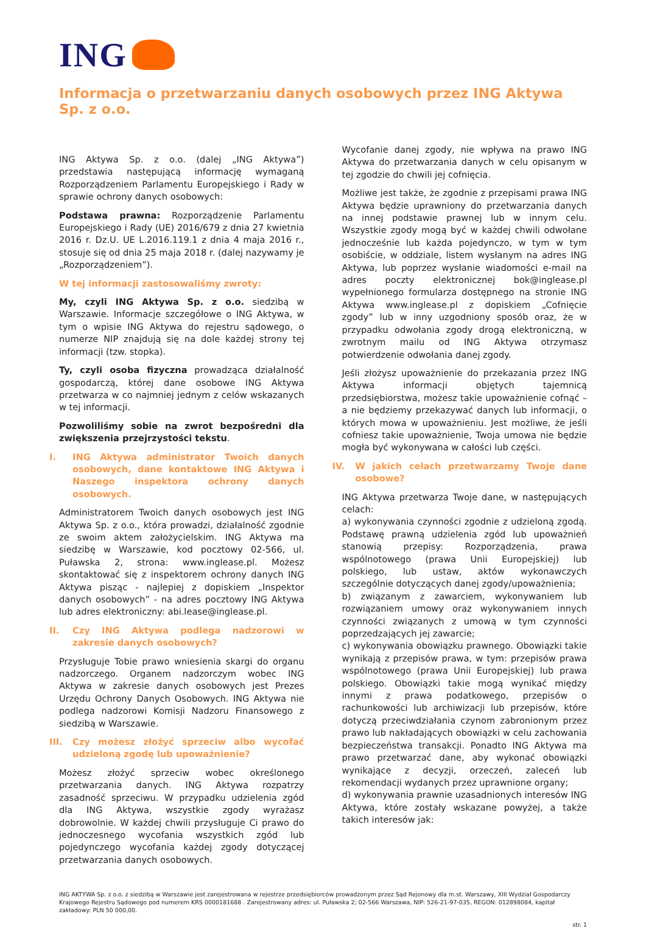ING
Informacja o przetwarzaniu danych osobowych przez ING Aktywa Sp. z o.o.
ING Aktywa Sp. z o.o. (dalej „ING Aktywa”) przedstawia następującą informację wymaganą Rozporządzeniem Parlamentu Europejskiego i Rady w sprawie ochrony danych osobowych:
Podstawa prawna: Rozporządzenie Parlamentu Europejskiego i Rady (UE) 2016/679 z dnia 27 kwietnia 2016 r. Dz.U. UE L.2016.119.1 z dnia 4 maja 2016 r., stosuje się od dnia 25 maja 2018 r. (dalej nazywamy je „Rozporządzeniem”).
W tej informacji zastosowaliśmy zwroty:
My, czyli ING Aktywa Sp. z o.o. siedzibą w Warszawie. Informacje szczegółowe o ING Aktywa, w tym o wpisie ING Aktywa do rejestru sądowego, o numerze NIP znajdują się na dole każdej strony tej informacji (tzw. stopka).
Ty, czyli osoba fizyczna prowadząca działalność gospodarczą, której dane osobowe ING Aktywa przetwarza w co najmniej jednym z celów wskazanych w tej informacji.
Pozwoliliśmy sobie na zwrot bezpośredni dla zwiększenia przejrzystości tekstu.
I. ING Aktywa administrator Twoich danych osobowych, dane kontaktowe ING Aktywa i Naszego inspektora ochrony danych osobowych.
Administratorem Twoich danych osobowych jest ING Aktywa Sp. z o.o., która prowadzi, działalność zgodnie ze swoim aktem założycielskim. ING Aktywa ma siedzibę w Warszawie, kod pocztowy 02-566, ul. Puławska 2, strona: www.inglease.pl. Możesz skontaktować się z inspektorem ochrony danych ING Aktywa pisząc - najlepiej z dopiskiem „Inspektor danych osobowych” - na adres pocztowy ING Aktywa lub adres elektroniczny: abi.lease@inglease.pl.
II. Czy ING Aktywa podlega nadzorowi w zakresie danych osobowych?
Przysługuje Tobie prawo wniesienia skargi do organu nadzorczego. Organem nadzorczym wobec ING Aktywa w zakresie danych osobowych jest Prezes Urzędu Ochrony Danych Osobowych. ING Aktywa nie podlega nadzorowi Komisji Nadzoru Finansowego z siedzibą w Warszawie.
III. Czy możesz złożyć sprzeciw albo wycofać udzieloną zgodę lub upoważnienie?
Możesz złożyć sprzeciw wobec określonego przetwarzania danych. ING Aktywa rozpatrzy zasadność sprzeciwu. W przypadku udzielenia zgód dla ING Aktywa, wszystkie zgody wyrażasz dobrowolnie. W każdej chwili przysługuje Ci prawo do jednoczesnego wycofania wszystkich zgód lub pojedynczego wycofania każdej zgody dotyczącej przetwarzania danych osobowych.
Wycofanie danej zgody, nie wpływa na prawo ING Aktywa do przetwarzania danych w celu opisanym w tej zgodzie do chwili jej cofnięcia.
Możliwe jest także, że zgodnie z przepisami prawa ING Aktywa będzie uprawniony do przetwarzania danych na innej podstawie prawnej lub w innym celu. Wszystkie zgody mogą być w każdej chwili odwołane jednocześnie lub każda pojedynczo, w tym w tym osobiście, w oddziale, listem wysłanym na adres ING Aktywa, lub poprzez wysłanie wiadomości e-mail na adres poczty elektronicznej bok@inglease.pl wypełnionego formularza dostępnego na stronie ING Aktywa www.inglease.pl z dopiskiem „Cofnięcie zgody” lub w inny uzgodniony sposób oraz, że w przypadku odwołania zgody drogą elektroniczną, w zwrotnym mailu od ING Aktywa otrzymasz potwierdzenie odwołania danej zgody.
Jeśli złożysz upoważnienie do przekazania przez ING Aktywa informacji objętych tajemnicą przedsiębiorstwa, możesz takie upoważnienie cofnąć – a nie będziemy przekazywać danych lub informacji, o których mowa w upoważnieniu. Jest możliwe, że jeśli cofniesz takie upoważnienie, Twoja umowa nie będzie mogła być wykonywana w całości lub części.
IV. W jakich celach przetwarzamy Twoje dane osobowe?
ING Aktywa przetwarza Twoje dane, w następujących celach:
a) wykonywania czynności zgodnie z udzieloną zgodą. Podstawę prawną udzielenia zgód lub upoważnień stanowią przepisy: Rozporządzenia, prawa wspólnotowego (prawa Unii Europejskiej) lub polskiego, lub ustaw, aktów wykonawczych szczególnie dotyczących danej zgody/upoważnienia;
b) związanym z zawarciem, wykonywaniem lub rozwiązaniem umowy oraz wykonywaniem innych czynności związanych z umową w tym czynności poprzedzających jej zawarcie;
c) wykonywania obowiązku prawnego. Obowiązki takie wynikają z przepisów prawa, w tym: przepisów prawa wspólnotowego (prawa Unii Europejskiej) lub prawa polskiego. Obowiązki takie mogą wynikać między innymi z prawa podatkowego, przepisów o rachunkowości lub archiwizacji lub przepisów, które dotyczą przeciwdziałania czynom zabronionym przez prawo lub nakładających obowiązki w celu zachowania bezpieczeństwa transakcji. Ponadto ING Aktywa ma prawo przetwarzać dane, aby wykonać obowiązki wynikające z decyzji, orzeczeń, zaleceń lub rekomendacji wydanych przez uprawnione organy;
d) wykonywania prawnie uzasadnionych interesów ING Aktywa, które zostały wskazane powyżej, a także takich interesów jak:
ING AKTYWA Sp. z o.o. z siedzibą w Warszawie jest zarejestrowana w rejestrze przedsiębiorców prowadzonym przez Sąd Rejonowy dla m.st. Warszawy, XIII Wydział Gospodarczy Krajowego Rejestru Sądowego pod numerem KRS 0000181688 . Zarejestrowany adres: ul. Puławska 2; 02-566 Warszawa, NIP: 526-21-97-035, REGON: 012898084, kapitał zakładowy: PLN 50 000,00.
str. 1